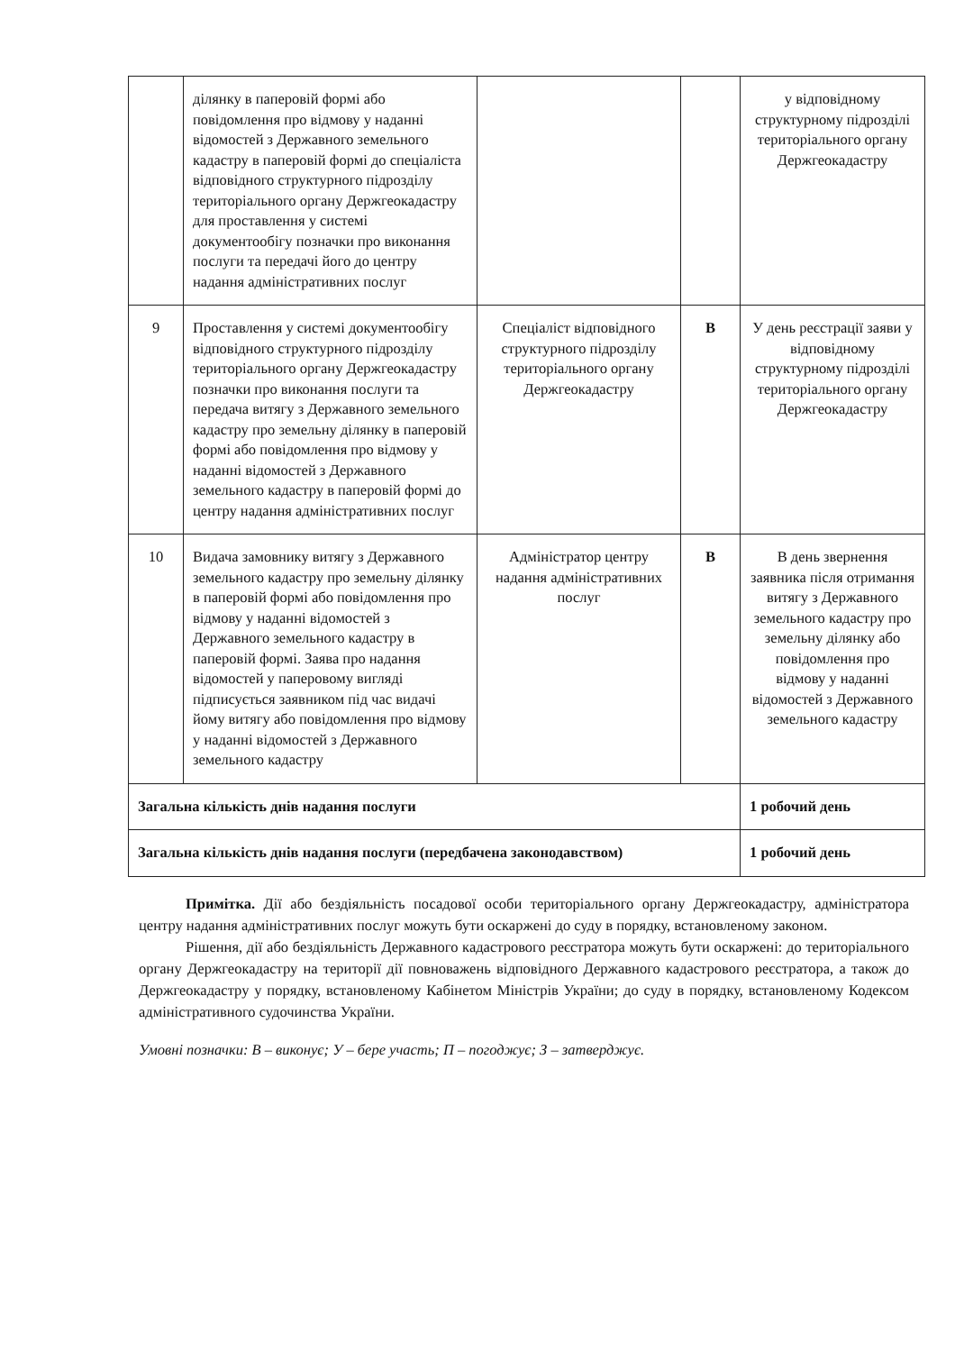| | ділянку в паперовій формі або повідомлення про відмову у наданні відомостей з Державного земельного кадастру в паперовій формі до спеціаліста відповідного структурного підрозділу територіального органу Держгеокадастру для проставлення у системі документообігу позначки про виконання послуги та передачі його до центру надання адміністративних послуг | | | у відповідному структурному підрозділі територіального органу Держгеокадастру |
| 9 | Проставлення у системі документообігу відповідного структурного підрозділу територіального органу Держгеокадастру позначки про виконання послуги та передача витягу з Державного земельного кадастру про земельну ділянку в паперовій формі або повідомлення про відмову у наданні відомостей з Державного земельного кадастру в паперовій формі до центру надання адміністративних послуг | Спеціаліст відповідного структурного підрозділу територіального органу Держгеокадастру | В | У день реєстрації заяви у відповідному структурному підрозділі територіального органу Держгеокадастру |
| 10 | Видача замовнику витягу з Державного земельного кадастру про земельну ділянку в паперовій формі або повідомлення про відмову у наданні відомостей з Державного земельного кадастру в паперовій формі. Заява про надання відомостей у паперовому вигляді підписується заявником під час видачі йому витягу або повідомлення про відмову у наданні відомостей з Державного земельного кадастру | Адміністратор центру надання адміністративних послуг | В | В день звернення заявника після отримання витягу з Державного земельного кадастру про земельну ділянку або повідомлення про відмову у наданні відомостей з Державного земельного кадастру |
| Загальна кількість днів надання послуги | | | | 1 робочий день |
| Загальна кількість днів надання послуги (передбачена законодавством) | | | | 1 робочий день |
Примітка. Дії або бездіяльність посадової особи територіального органу Держгеокадастру, адміністратора центру надання адміністративних послуг можуть бути оскаржені до суду в порядку, встановленому законом.
Рішення, дії або бездіяльність Державного кадастрового реєстратора можуть бути оскаржені: до територіального органу Держгеокадастру на території дії повноважень відповідного Державного кадастрового реєстратора, а також до Держгеокадастру у порядку, встановленому Кабінетом Міністрів України; до суду в порядку, встановленому Кодексом адміністративного судочинства України.
Умовні позначки: В – виконує; У – бере участь; П – погоджує; З – затверджує.